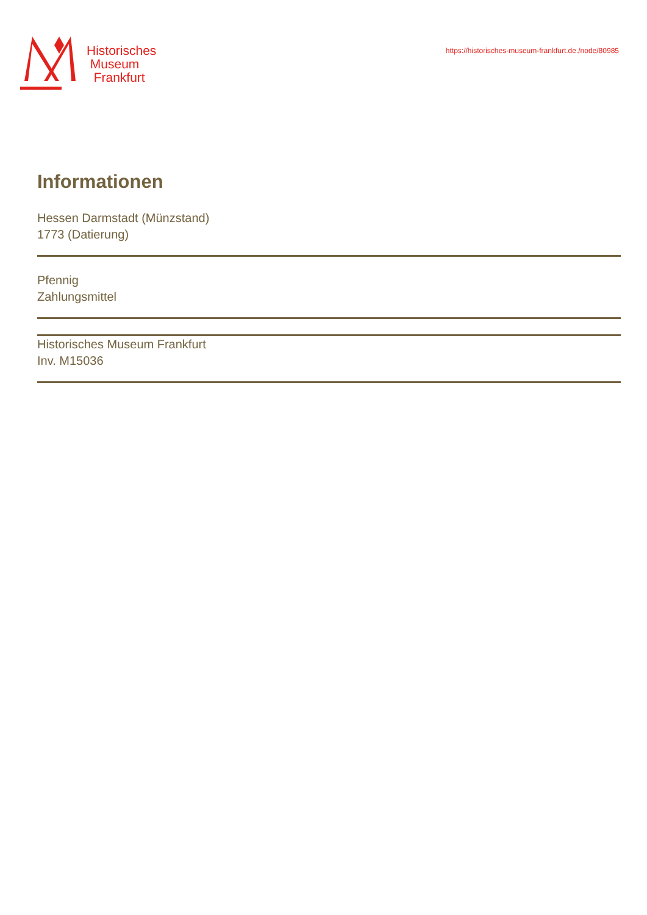Historisches
Museum
Frankfurt
https://historisches-museum-frankfurt.de./node/80985
Informationen
Hessen Darmstadt (Münzstand)
1773 (Datierung)
Pfennig
Zahlungsmittel
Historisches Museum Frankfurt
Inv. M15036